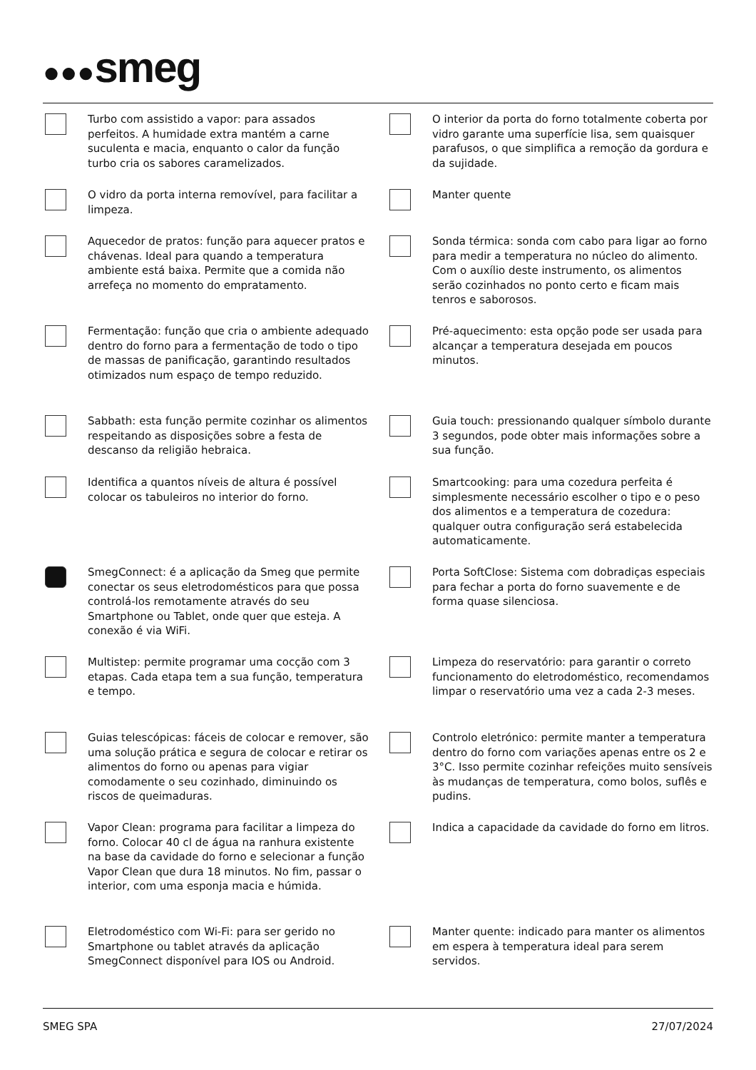●●●smeg
Turbo com assistido a vapor: para assados perfeitos. A humidade extra mantém a carne suculenta e macia, enquanto o calor da função turbo cria os sabores caramelizados.
O interior da porta do forno totalmente coberta por vidro garante uma superfície lisa, sem quaisquer parafusos, o que simplifica a remoção da gordura e da sujidade.
O vidro da porta interna removível, para facilitar a limpeza.
Manter quente
Aquecedor de pratos: função para aquecer pratos e chávenas. Ideal para quando a temperatura ambiente está baixa. Permite que a comida não arrefeça no momento do empratamento.
Sonda térmica: sonda com cabo para ligar ao forno para medir a temperatura no núcleo do alimento. Com o auxílio deste instrumento, os alimentos serão cozinhados no ponto certo e ficam mais tenros e saborosos.
Fermentação: função que cria o ambiente adequado dentro do forno para a fermentação de todo o tipo de massas de panificação, garantindo resultados otimizados num espaço de tempo reduzido.
Pré-aquecimento: esta opção pode ser usada para alcançar a temperatura desejada em poucos minutos.
Sabbath: esta função permite cozinhar os alimentos respeitando as disposições sobre a festa de descanso da religião hebraica.
Guia touch: pressionando qualquer símbolo durante 3 segundos, pode obter mais informações sobre a sua função.
Identifica a quantos níveis de altura é possível colocar os tabuleiros no interior do forno.
Smartcooking: para uma cozedura perfeita é simplesmente necessário escolher o tipo e o peso dos alimentos e a temperatura de cozedura: qualquer outra configuração será estabelecida automaticamente.
SmegConnect: é a aplicação da Smeg que permite conectar os seus eletrodomésticos para que possa controlá-los remotamente através do seu Smartphone ou Tablet, onde quer que esteja. A conexão é via WiFi.
Porta SoftClose: Sistema com dobradiças especiais para fechar a porta do forno suavemente e de forma quase silenciosa.
Multistep: permite programar uma cocção com 3 etapas. Cada etapa tem a sua função, temperatura e tempo.
Limpeza do reservatório: para garantir o correto funcionamento do eletrodoméstico, recomendamos limpar o reservatório uma vez a cada 2-3 meses.
Guias telescópicas: fáceis de colocar e remover, são uma solução prática e segura de colocar e retirar os alimentos do forno ou apenas para vigiar comodamente o seu cozinhado, diminuindo os riscos de queimaduras.
Controlo eletrónico: permite manter a temperatura dentro do forno com variações apenas entre os 2 e 3°C. Isso permite cozinhar refeições muito sensíveis às mudanças de temperatura, como bolos, suflês e pudins.
Vapor Clean: programa para facilitar a limpeza do forno. Colocar 40 cl de água na ranhura existente na base da cavidade do forno e selecionar a função Vapor Clean que dura 18 minutos. No fim, passar o interior, com uma esponja macia e húmida.
Indica a capacidade da cavidade do forno em litros.
Eletrodoméstico com Wi-Fi: para ser gerido no Smartphone ou tablet através da aplicação SmegConnect disponível para IOS ou Android.
Manter quente: indicado para manter os alimentos em espera à temperatura ideal para serem servidos.
SMEG SPA 27/07/2024